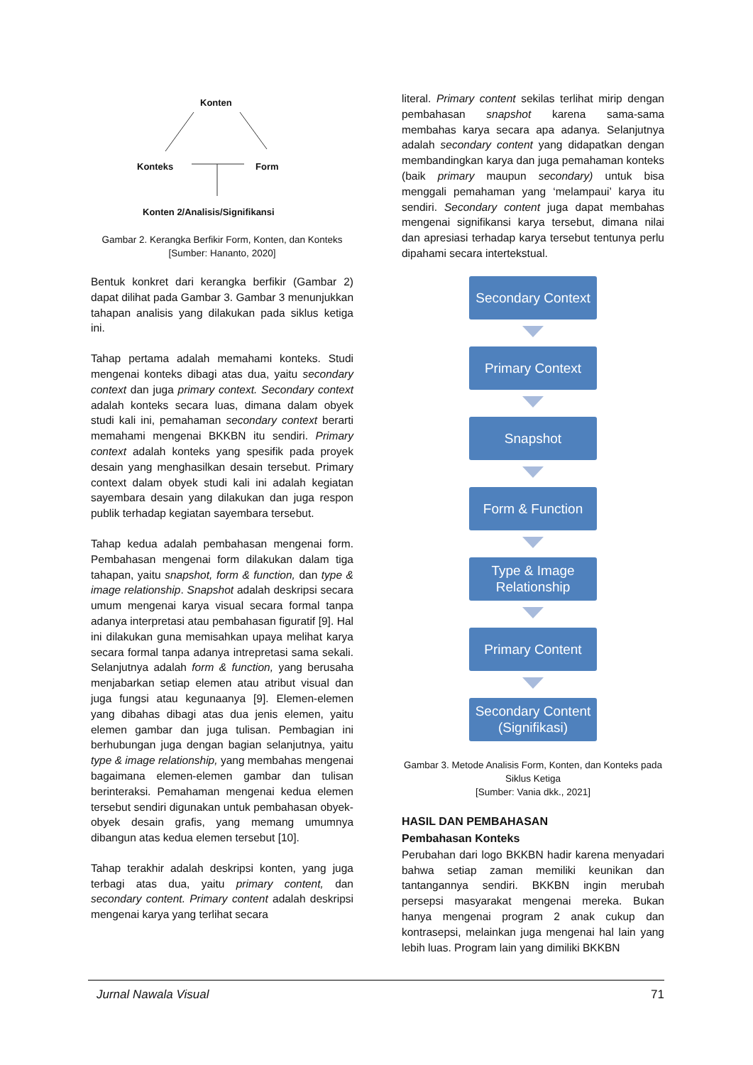Konten
Konteks Form
Konten 2/Analisis/Signifikansi
Gambar 2. Kerangka Berfikir Form, Konten, dan Konteks
[Sumber: Hananto, 2020]
Bentuk konkret dari kerangka berfikir (Gambar 2) dapat dilihat pada Gambar 3. Gambar 3 menunjukkan tahapan analisis yang dilakukan pada siklus ketiga ini.
Tahap pertama adalah memahami konteks. Studi mengenai konteks dibagi atas dua, yaitu secondary context dan juga primary context. Secondary context adalah konteks secara luas, dimana dalam obyek studi kali ini, pemahaman secondary context berarti memahami mengenai BKKBN itu sendiri. Primary context adalah konteks yang spesifik pada proyek desain yang menghasilkan desain tersebut. Primary context dalam obyek studi kali ini adalah kegiatan sayembara desain yang dilakukan dan juga respon publik terhadap kegiatan sayembara tersebut.
Tahap kedua adalah pembahasan mengenai form. Pembahasan mengenai form dilakukan dalam tiga tahapan, yaitu snapshot, form & function, dan type & image relationship. Snapshot adalah deskripsi secara umum mengenai karya visual secara formal tanpa adanya interpretasi atau pembahasan figuratif [9]. Hal ini dilakukan guna memisahkan upaya melihat karya secara formal tanpa adanya intrepretasi sama sekali. Selanjutnya adalah form & function, yang berusaha menjabarkan setiap elemen atau atribut visual dan juga fungsi atau kegunaanya [9]. Elemen-elemen yang dibahas dibagi atas dua jenis elemen, yaitu elemen gambar dan juga tulisan. Pembagian ini berhubungan juga dengan bagian selanjutnya, yaitu type & image relationship, yang membahas mengenai bagaimana elemen-elemen gambar dan tulisan berinteraksi. Pemahaman mengenai kedua elemen tersebut sendiri digunakan untuk pembahasan obyek-obyek desain grafis, yang memang umumnya dibangun atas kedua elemen tersebut [10].
Tahap terakhir adalah deskripsi konten, yang juga terbagi atas dua, yaitu primary content, dan secondary content. Primary content adalah deskripsi mengenai karya yang terlihat secara
literal. Primary content sekilas terlihat mirip dengan pembahasan snapshot karena sama-sama membahas karya secara apa adanya. Selanjutnya adalah secondary content yang didapatkan dengan membandingkan karya dan juga pemahaman konteks (baik primary maupun secondary) untuk bisa menggali pemahaman yang ‘melampaui’ karya itu sendiri. Secondary content juga dapat membahas mengenai signifikansi karya tersebut, dimana nilai dan apresiasi terhadap karya tersebut tentunya perlu dipahami secara intertekstual.
Secondary Context
Primary Context
Snapshot
Form & Function
Type & Image
Relationship
Primary Content
Secondary Content
(Signifikasi)
Gambar 3. Metode Analisis Form, Konten, dan Konteks pada Siklus Ketiga
[Sumber: Vania dkk., 2021]
HASIL DAN PEMBAHASAN
Pembahasan Konteks
Perubahan dari logo BKKBN hadir karena menyadari bahwa setiap zaman memiliki keunikan dan tantangannya sendiri. BKKBN ingin merubah persepsi masyarakat mengenai mereka. Bukan hanya mengenai program 2 anak cukup dan kontrasepsi, melainkan juga mengenai hal lain yang lebih luas. Program lain yang dimiliki BKKBN
Jurnal Nawala Visual 71